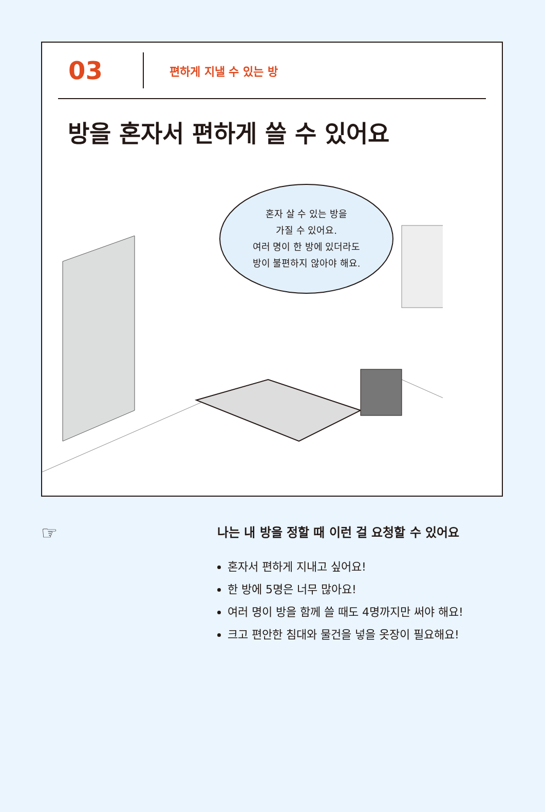03
편하게 지낼 수 있는 방
방을 혼자서 편하게 쓸 수 있어요
혼자 살 수 있는 방을
가질 수 있어요.
여러 명이 한 방에 있더라도
방이 불편하지 않아야 해요.
☞
나는 내 방을 정할 때 이런 걸 요청할 수 있어요
혼자서 편하게 지내고 싶어요!
한 방에 5명은 너무 많아요!
여러 명이 방을 함께 쓸 때도 4명까지만 써야 해요!
크고 편안한 침대와 물건을 넣을 옷장이 필요해요!